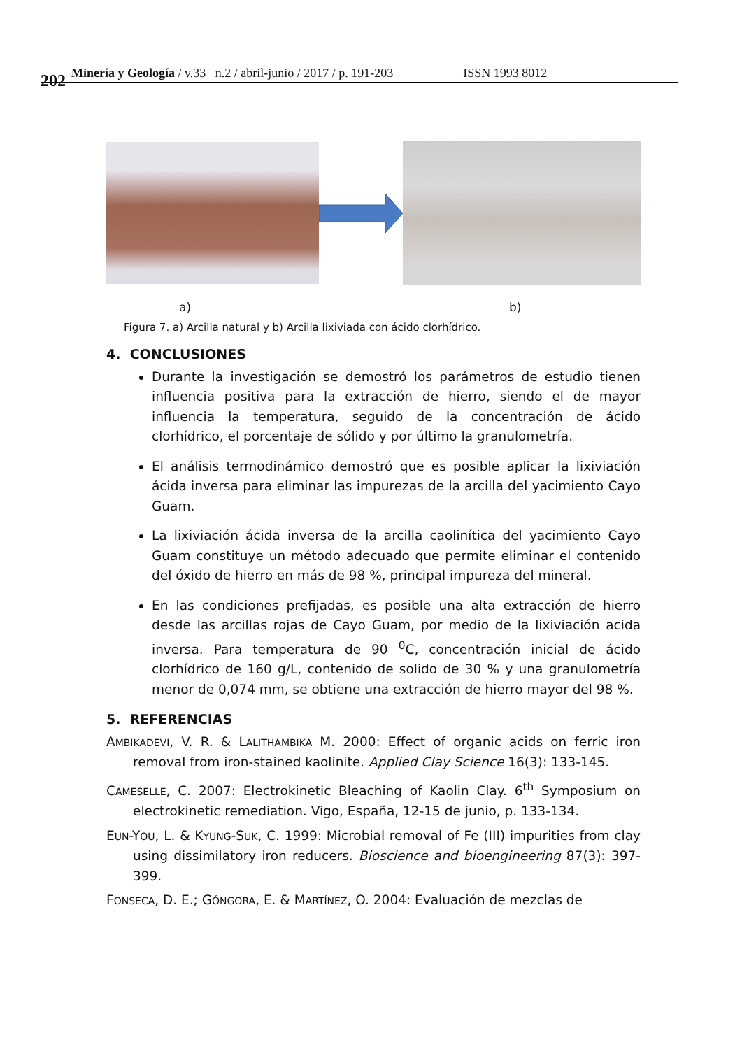202 Minería y Geología / v.33 n.2 / abril-junio / 2017 / p. 191-203 ISSN 1993 8012
a) b)
Figura 7. a) Arcilla natural y b) Arcilla lixiviada con ácido clorhídrico.
4. CONCLUSIONES
Durante la investigación se demostró los parámetros de estudio tienen influencia positiva para la extracción de hierro, siendo el de mayor influencia la temperatura, seguido de la concentración de ácido clorhídrico, el porcentaje de sólido y por último la granulometría.
El análisis termodinámico demostró que es posible aplicar la lixiviación ácida inversa para eliminar las impurezas de la arcilla del yacimiento Cayo Guam.
La lixiviación ácida inversa de la arcilla caolinítica del yacimiento Cayo Guam constituye un método adecuado que permite eliminar el contenido del óxido de hierro en más de 98 %, principal impureza del mineral.
En las condiciones prefijadas, es posible una alta extracción de hierro desde las arcillas rojas de Cayo Guam, por medio de la lixiviación acida inversa. Para temperatura de 90 <sup>0</sup>C, concentración inicial de ácido clorhídrico de 160 g/L, contenido de solido de 30 % y una granulometría menor de 0,074 mm, se obtiene una extracción de hierro mayor del 98 %.
5. REFERENCIAS
AMBIKADEVI, V. R. & LALITHAMBIKA M. 2000: Effect of organic acids on ferric iron removal from iron-stained kaolinite. Applied Clay Science 16(3): 133-145.
CAMESELLE, C. 2007: Electrokinetic Bleaching of Kaolin Clay. 6<sup>th</sup> Symposium on electrokinetic remediation. Vigo, España, 12-15 de junio, p. 133-134.
EUN-YOU, L. & KYUNG-SUK, C. 1999: Microbial removal of Fe (III) impurities from clay using dissimilatory iron reducers. Bioscience and bioengineering 87(3): 397-399.
FONSECA, D. E.; GÓNGORA, E. & MARTÍNEZ, O. 2004: Evaluación de mezclas de